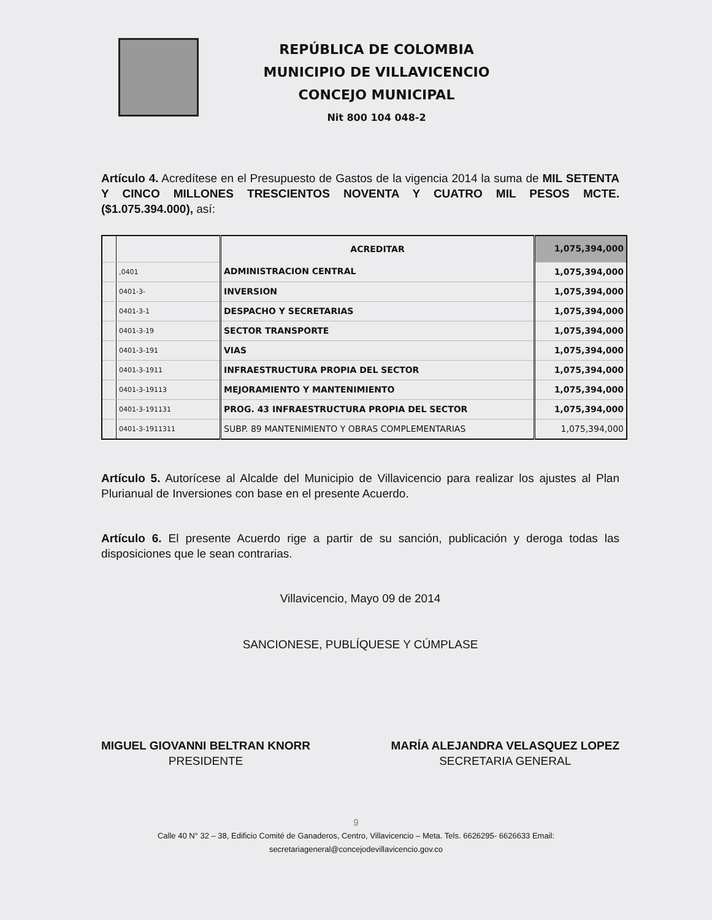REPÚBLICA DE COLOMBIA
MUNICIPIO DE VILLAVICENCIO
CONCEJO MUNICIPAL
Nit 800 104 048-2
Artículo 4. Acredítese en el Presupuesto de Gastos de la vigencia 2014 la suma de MIL SETENTA Y CINCO MILLONES TRESCIENTOS NOVENTA Y CUATRO MIL PESOS MCTE. ($1.075.394.000), así:
| | | ACREDITAR | 1,075,394,000 |
| | ,0401 | ADMINISTRACION CENTRAL | 1,075,394,000 |
| | 0401-3- | INVERSION | 1,075,394,000 |
| | 0401-3-1 | DESPACHO Y SECRETARIAS | 1,075,394,000 |
| | 0401-3-19 | SECTOR TRANSPORTE | 1,075,394,000 |
| | 0401-3-191 | VIAS | 1,075,394,000 |
| | 0401-3-1911 | INFRAESTRUCTURA PROPIA DEL SECTOR | 1,075,394,000 |
| | 0401-3-19113 | MEJORAMIENTO Y MANTENIMIENTO | 1,075,394,000 |
| | 0401-3-191131 | PROG. 43 INFRAESTRUCTURA PROPIA DEL SECTOR | 1,075,394,000 |
| | 0401-3-1911311 | SUBP. 89 MANTENIMIENTO Y OBRAS COMPLEMENTARIAS | 1,075,394,000 |
Artículo 5. Autorícese al Alcalde del Municipio de Villavicencio para realizar los ajustes al Plan Plurianual de Inversiones con base en el presente Acuerdo.
Artículo 6. El presente Acuerdo rige a partir de su sanción, publicación y deroga todas las disposiciones que le sean contrarias.
Villavicencio, Mayo 09 de 2014
SANCIONESE, PUBLÍQUESE Y CÚMPLASE
MIGUEL GIOVANNI BELTRAN KNORR
PRESIDENTE
MARÍA ALEJANDRA VELASQUEZ LOPEZ
SECRETARIA GENERAL
9
Calle 40 N° 32 – 38, Edificio Comité de Ganaderos, Centro, Villavicencio – Meta. Tels. 6626295- 6626633 Email:
secretariageneral@concejodevillavicencio.gov.co